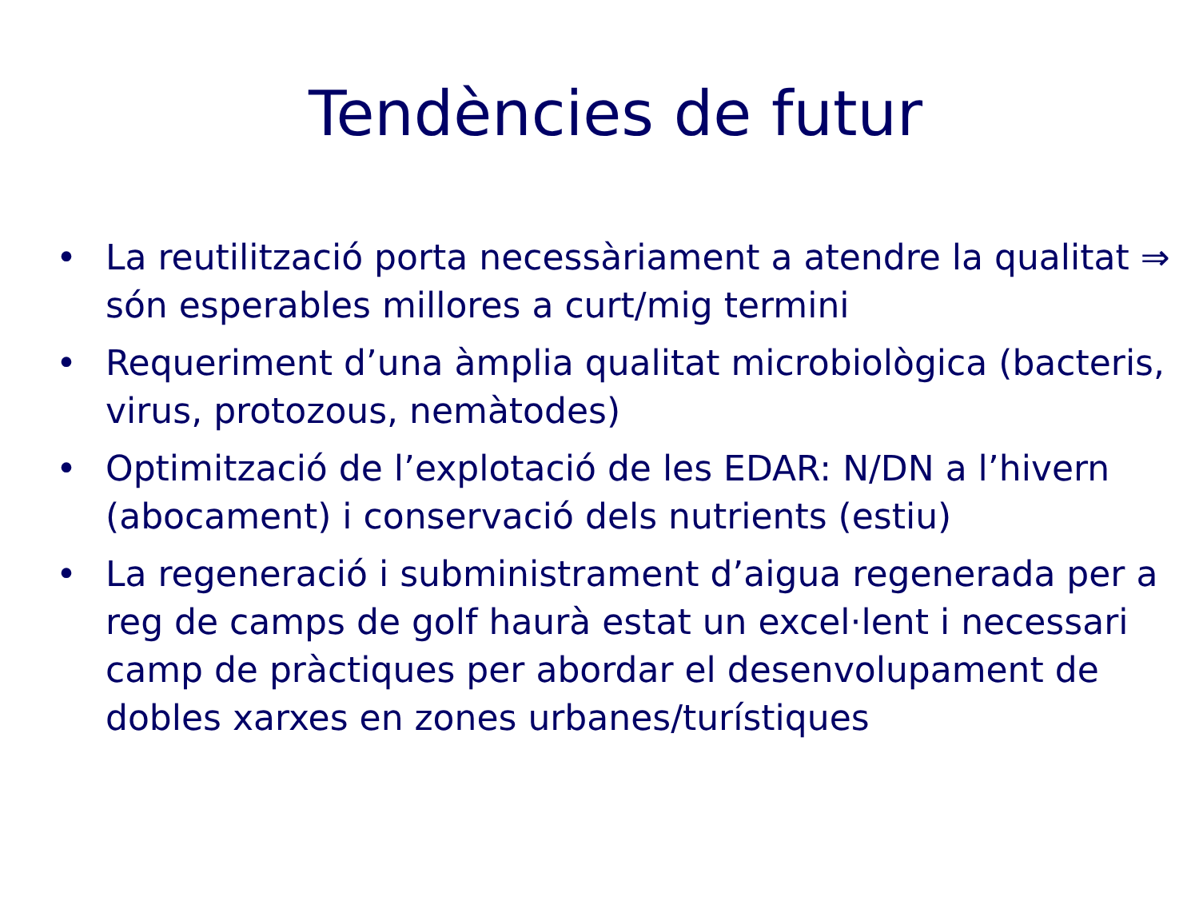Tendències de futur
• La reutilització porta necessàriament a atendre la qualitat ⇒ són esperables millores a curt/mig termini
• Requeriment d’una àmplia qualitat microbiològica (bacteris, virus, protozous, nemàtodes)
• Optimització de l’explotació de les EDAR: N/DN a l’hivern (abocament) i conservació dels nutrients (estiu)
• La regeneració i subministrament d’aigua regenerada per a reg de camps de golf haurà estat un excel·lent i necessari camp de pràctiques per abordar el desenvolupament de dobles xarxes en zones urbanes/turístiques